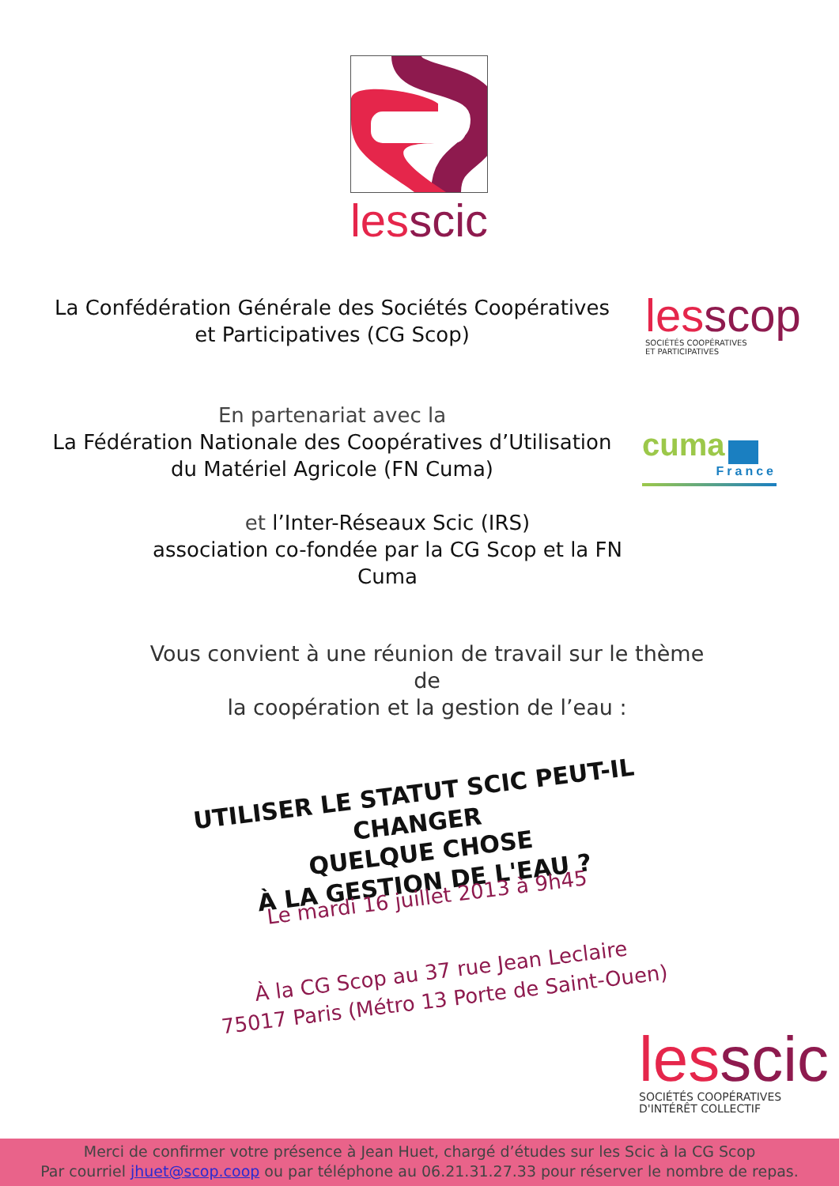les scic
La Confédération Générale des Sociétés Coopératives et Participatives (CG Scop)
les scop
SOCIÉTÉS COOPÉRATIVES
ET PARTICIPATIVES
En partenariat avec la
La Fédération Nationale des Coopératives d’Utilisation du Matériel Agricole (FN Cuma)
cuma
France
et l’Inter-Réseaux Scic (IRS)
association co-fondée par la CG Scop et la FN Cuma
Vous convient à une réunion de travail sur le thème de
la coopération et la gestion de l’eau :
UTILISER LE STATUT SCIC PEUT-IL CHANGER
QUELQUE CHOSE
À LA GESTION DE L'EAU ?
Le mardi 16 juillet 2013 à 9h45
À la CG Scop au 37 rue Jean Leclaire
75017 Paris (Métro 13 Porte de Saint-Ouen)
les scic
SOCIÉTÉS COOPÉRATIVES
D'INTÉRÊT COLLECTIF
Merci de confirmer votre présence à Jean Huet, chargé d’études sur les Scic à la CG Scop
Par courriel jhuet@scop.coop ou par téléphone au 06.21.31.27.33 pour réserver le nombre de repas.